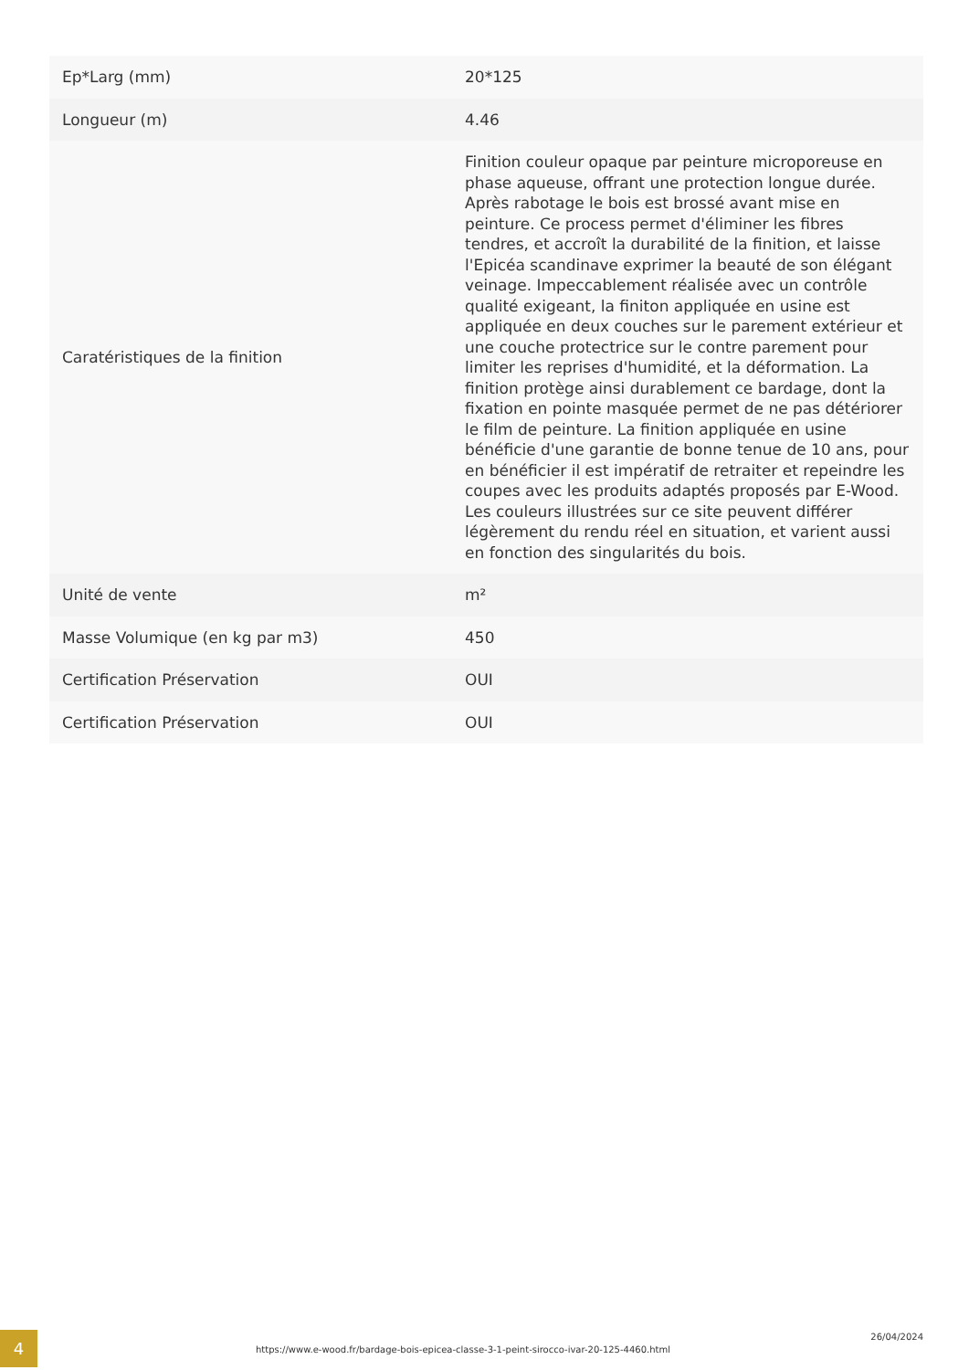| Ep*Larg (mm) | 20*125 |
| Longueur (m) | 4.46 |
| Caratéristiques de la finition | Finition couleur opaque par peinture microporeuse en phase aqueuse, offrant une protection longue durée. Après rabotage le bois est brossé avant mise en peinture. Ce process permet d'éliminer les fibres tendres, et accroît la durabilité de la finition, et laisse l'Epicéa scandinave exprimer la beauté de son élégant veinage. Impeccablement réalisée avec un contrôle qualité exigeant, la finiton appliquée en usine est appliquée en deux couches sur le parement extérieur et une couche protectrice sur le contre parement pour limiter les reprises d'humidité, et la déformation. La finition protège ainsi durablement ce bardage, dont la fixation en pointe masquée permet de ne pas détériorer le film de peinture. La finition appliquée en usine bénéficie d'une garantie de bonne tenue de 10 ans, pour en bénéficier il est impératif de retraiter et repeindre les coupes avec les produits adaptés proposés par E-Wood. Les couleurs illustrées sur ce site peuvent différer légèrement du rendu réel en situation, et varient aussi en fonction des singularités du bois. |
| Unité de vente | m² |
| Masse Volumique (en kg par m3) | 450 |
| Certification Préservation | OUI |
| Certification Préservation | OUI |
4
https://www.e-wood.fr/bardage-bois-epicea-classe-3-1-peint-sirocco-ivar-20-125-4460.html
26/04/2024